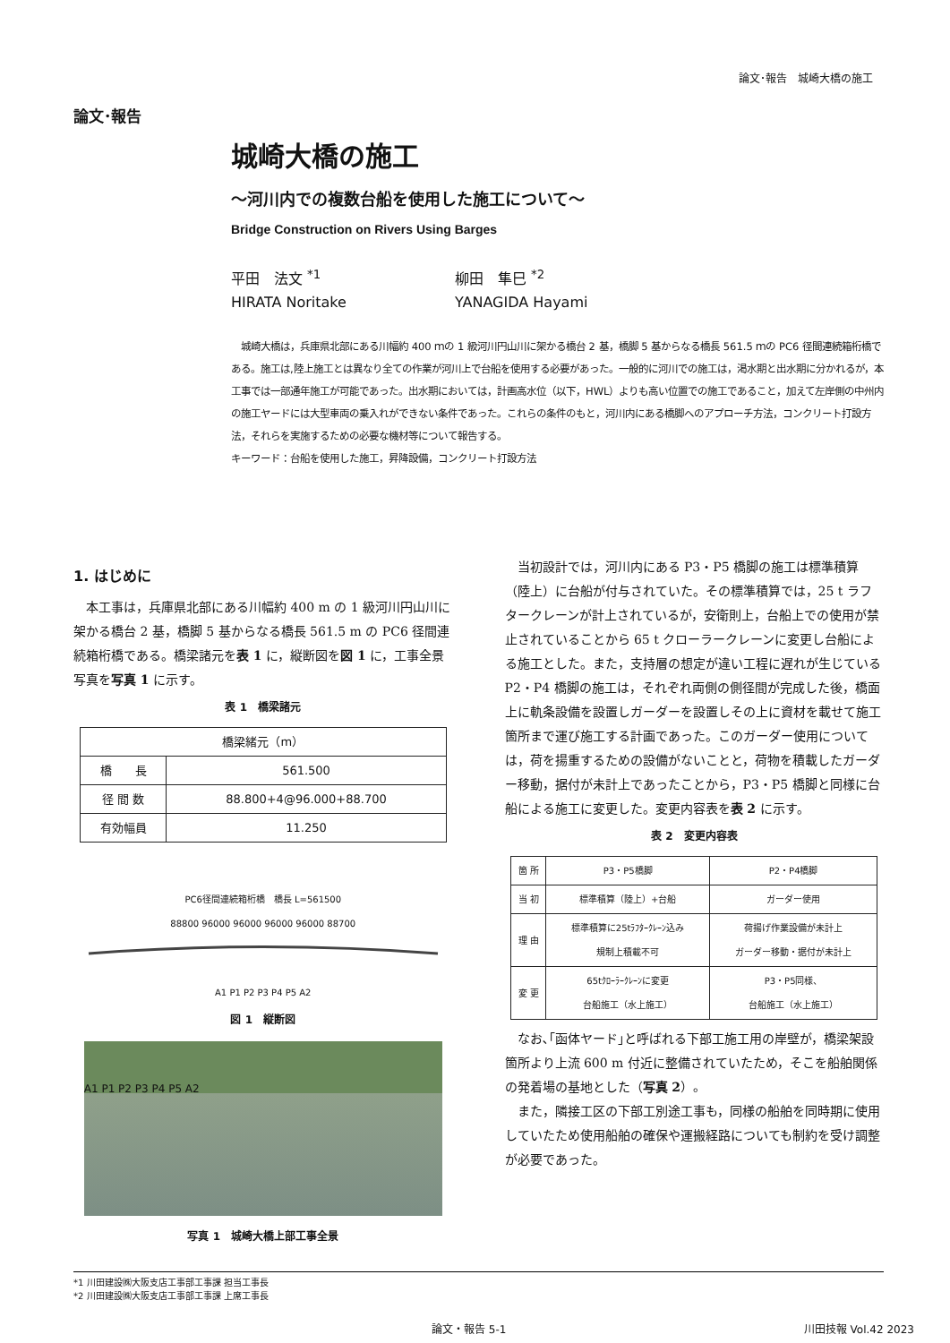論文･報告　城崎大橋の施工
論文･報告
城崎大橋の施工
～河川内での複数台船を使用した施工について～
Bridge Construction on Rivers Using Barges
平田　法文 <sup>*1</sup>
HIRATA Noritake
柳田　隼巳 <sup>*2</sup>
YANAGIDA Hayami
　城崎大橋は，兵庫県北部にある川幅約 400 ｍの 1 級河川円山川に架かる橋台 2 基，橋脚 5 基からなる橋長 561.5 ｍの PC6 径間連続箱桁橋である。施工は,陸上施工とは異なり全ての作業が河川上で台船を使用する必要があった。一般的に河川での施工は，渇水期と出水期に分かれるが，本工事では一部通年施工が可能であった。出水期においては，計画高水位（以下，HWL）よりも高い位置での施工であること，加えて左岸側の中州内の施工ヤードには大型車両の乗入れができない条件であった。これらの条件のもと，河川内にある橋脚へのアプローチ方法，コンクリート打設方法，それらを実施するための必要な機材等について報告する。
キーワード：台船を使用した施工，昇降設備，コンクリート打設方法
1. はじめに
　本工事は，兵庫県北部にある川幅約 400 m の 1 級河川円山川に架かる橋台 2 基，橋脚 5 基からなる橋長 561.5 m の PC6 径間連続箱桁橋である。橋梁諸元を表 1 に，縦断図を図 1 に，工事全景写真を写真 1 に示す。
表 1　橋梁諸元
| 橋梁緒元（m） | |
| --- | --- |
| 橋 長 | 561.500 |
| 径 間 数 | 88.800+4@96.000+88.700 |
| 有効幅員 | 11.250 |
PC6径間連続箱桁橋　橋長 L=561500
88800 96000 96000 96000 96000 88700
A1 P1 P2 P3 P4 P5 A2
図 1　縦断図
A1 P1 P2 P3 P4 P5 A2
写真 1　城崎大橋上部工事全景
　当初設計では，河川内にある P3・P5 橋脚の施工は標準積算（陸上）に台船が付与されていた。その標準積算では，25 t ラフタークレーンが計上されているが，安衛則上，台船上での使用が禁止されていることから 65 t クローラークレーンに変更し台船による施工とした。また，支持層の想定が違い工程に遅れが生じている P2・P4 橋脚の施工は，それぞれ両側の側径間が完成した後，橋面上に軌条設備を設置しガーダーを設置しその上に資材を載せて施工箇所まで運び施工する計画であった。このガーダー使用については，荷を揚重するための設備がないことと，荷物を積載したガーダー移動，据付が未計上であったことから，P3・P5 橋脚と同様に台船による施工に変更した。変更内容表を表 2 に示す。
表 2　変更内容表
| 箇 所 | P3・P5橋脚 | P2・P4橋脚 |
| --- | --- | --- |
| 当 初 | 標準積算（陸上）+台船 | ガーダー使用 |
| 理 由 | 標準積算に25tﾗﾌﾀｰｸﾚｰﾝ込み 規制上積載不可 | 荷揚げ作業設備が未計上 ガーダー移動・据付が未計上 |
| 変 更 | 65tｸﾛｰﾗｰｸﾚｰﾝに変更 台船施工（水上施工） | P3・P5同様、 台船施工（水上施工） |
　なお､｢函体ヤード｣と呼ばれる下部工施工用の岸壁が，橋梁架設箇所より上流 600 m 付近に整備されていたため，そこを船舶関係の発着場の基地とした（写真 2）。
　また，隣接工区の下部工別途工事も，同様の船舶を同時期に使用していたため使用船舶の確保や運搬経路についても制約を受け調整が必要であった。
*1 川田建設㈱大阪支店工事部工事課 担当工事長
*2 川田建設㈱大阪支店工事部工事課 上席工事長
論文・報告 5-1 川田技報 Vol.42 2023